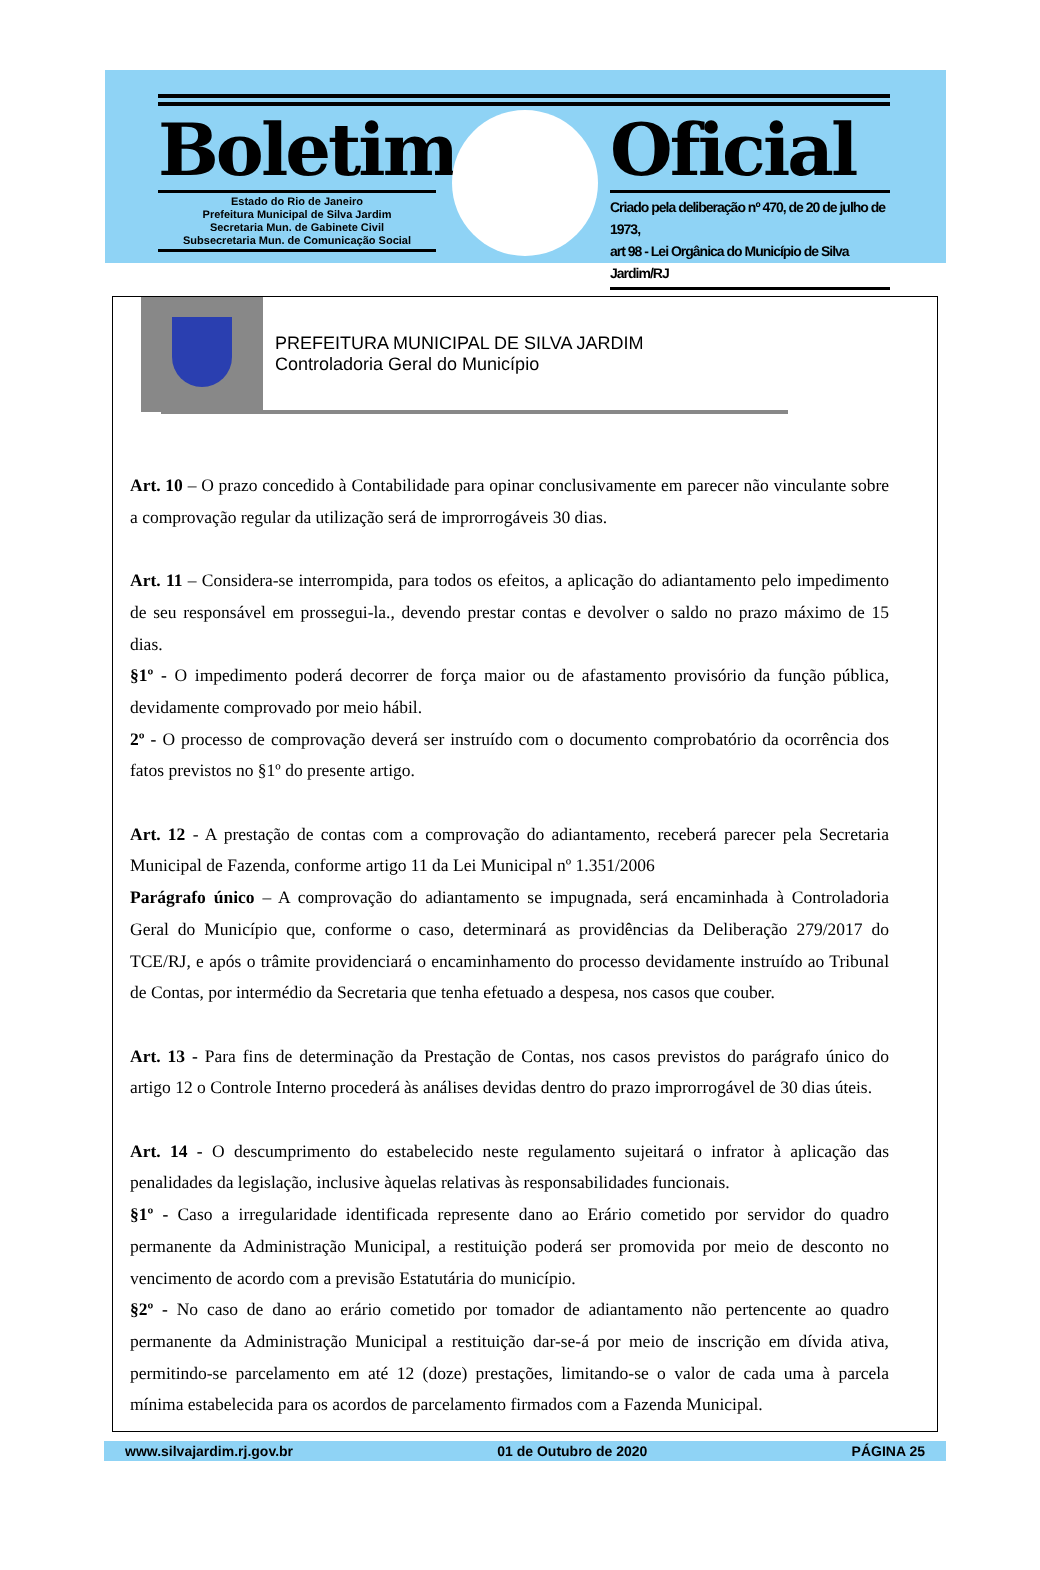Boletim
Estado do Rio de Janeiro
Prefeitura Municipal de Silva Jardim
Secretaria Mun. de Gabinete Civil
Subsecretaria Mun. de Comunicação Social
Oficial
Criado pela deliberação nº 470, de 20 de julho de 1973,
art 98 - Lei Orgânica do Município de Silva Jardim/RJ
PREFEITURA MUNICIPAL DE SILVA JARDIM
Controladoria Geral do Município
Art. 10 – O prazo concedido à Contabilidade para opinar conclusivamente em parecer não vinculante sobre a comprovação regular da utilização será de improrrogáveis 30 dias.
Art. 11 – Considera-se interrompida, para todos os efeitos, a aplicação do adiantamento pelo impedimento de seu responsável em prossegui-la., devendo prestar contas e devolver o saldo no prazo máximo de 15 dias.
§1º - O impedimento poderá decorrer de força maior ou de afastamento provisório da função pública, devidamente comprovado por meio hábil.
2º - O processo de comprovação deverá ser instruído com o documento comprobatório da ocorrência dos fatos previstos no §1º do presente artigo.
Art. 12 - A prestação de contas com a comprovação do adiantamento, receberá parecer pela Secretaria Municipal de Fazenda, conforme artigo 11 da Lei Municipal nº 1.351/2006
Parágrafo único – A comprovação do adiantamento se impugnada, será encaminhada à Controladoria Geral do Município que, conforme o caso, determinará as providências da Deliberação 279/2017 do TCE/RJ, e após o trâmite providenciará o encaminhamento do processo devidamente instruído ao Tribunal de Contas, por intermédio da Secretaria que tenha efetuado a despesa, nos casos que couber.
Art. 13 - Para fins de determinação da Prestação de Contas, nos casos previstos do parágrafo único do artigo 12 o Controle Interno procederá às análises devidas dentro do prazo improrrogável de 30 dias úteis.
Art. 14 - O descumprimento do estabelecido neste regulamento sujeitará o infrator à aplicação das penalidades da legislação, inclusive àquelas relativas às responsabilidades funcionais.
§1º - Caso a irregularidade identificada represente dano ao Erário cometido por servidor do quadro permanente da Administração Municipal, a restituição poderá ser promovida por meio de desconto no vencimento de acordo com a previsão Estatutária do município.
§2º - No caso de dano ao erário cometido por tomador de adiantamento não pertencente ao quadro permanente da Administração Municipal a restituição dar-se-á por meio de inscrição em dívida ativa, permitindo-se parcelamento em até 12 (doze) prestações, limitando-se o valor de cada uma à parcela mínima estabelecida para os acordos de parcelamento firmados com a Fazenda Municipal.
www.silvajardim.rj.gov.br 01 de Outubro de 2020 PÁGINA 25